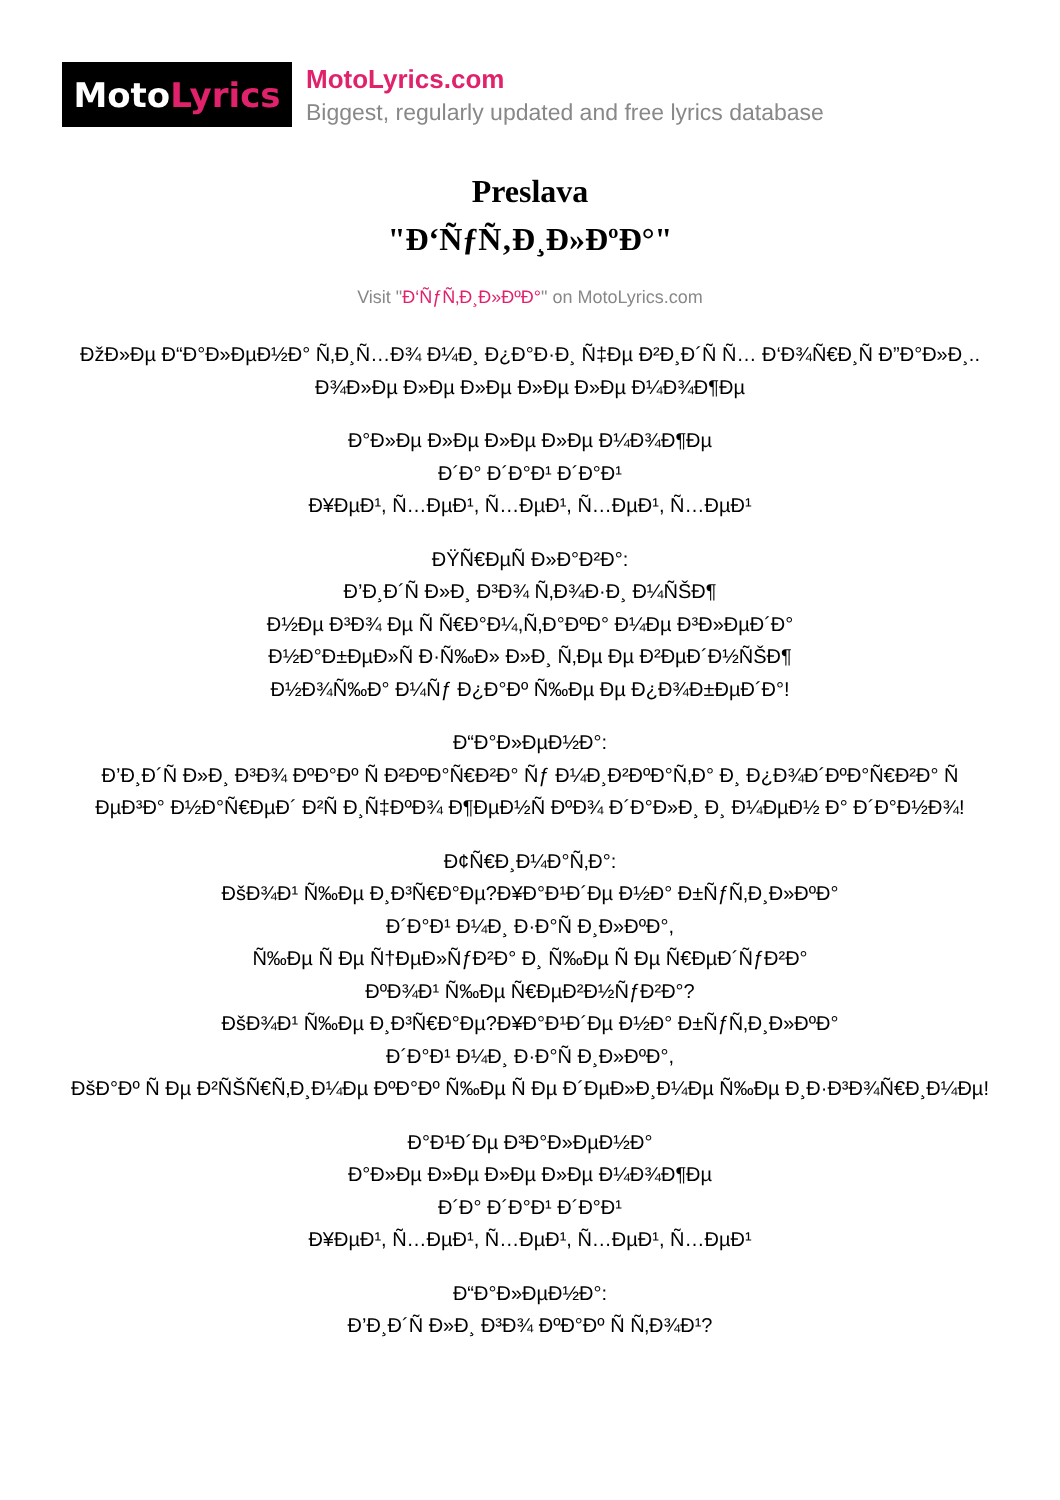Moto Lyrics
MotoLyrics.com
Biggest, regularly updated and free lyrics database
Preslava
"Ð‘ÑƒÑ‚Ð¸Ð»ÐºÐ°"
Visit "Ð‘ÑƒÑ‚Ð¸Ð»ÐºÐ°" on MotoLyrics.com
ÐžÐ»Ðµ Ð“Ð°Ð»ÐµÐ½Ð° Ñ‚Ð¸Ñ…Ð¾ Ð¼Ð¸ Ð¿Ð°Ð·Ð¸ Ñ‡Ðµ Ð²Ð¸Ð´Ñ Ñ… Ð‘Ð¾Ñ€Ð¸Ñ Ð”Ð°Ð»Ð¸..
Ð¾Ð»Ðµ Ð»Ðµ Ð»Ðµ Ð»Ðµ Ð»Ðµ Ð¼Ð¾Ð¶Ðµ
Ð°Ð»Ðµ Ð»Ðµ Ð»Ðµ Ð»Ðµ Ð¼Ð¾Ð¶Ðµ
Ð´Ð° Ð´Ð°Ð¹ Ð´Ð°Ð¹
Ð¥ÐµÐ¹, Ñ…ÐµÐ¹, Ñ…ÐµÐ¹, Ñ…ÐµÐ¹, Ñ…ÐµÐ¹
ÐŸÑ€ÐµÑ Ð»Ð°Ð²Ð°:
Ð’Ð¸Ð´Ñ Ð»Ð¸ Ð³Ð¾ Ñ‚Ð¾Ð·Ð¸ Ð¼ÑŠÐ¶
Ð½Ðµ Ð³Ð¾ Ðµ Ñ Ñ€Ð°Ð¼,Ñ‚Ð°ÐºÐ° Ð¼Ðµ Ð³Ð»ÐµÐ´Ð°
Ð½Ð°Ð±ÐµÐ»Ñ Ð·Ñ‰Ð» Ð»Ð¸ Ñ‚Ðµ Ðµ Ð²ÐµÐ´Ð½ÑŠÐ¶
Ð½Ð¾Ñ‰Ð° Ð¼Ñƒ Ð¿Ð°Ðº Ñ‰Ðµ Ðµ Ð¿Ð¾Ð±ÐµÐ´Ð°!
Ð“Ð°Ð»ÐµÐ½Ð°:
Ð’Ð¸Ð´Ñ Ð»Ð¸ Ð³Ð¾ ÐºÐ°Ðº Ñ Ð²ÐºÐ°Ñ€Ð²Ð° Ñƒ Ð¼Ð¸Ð²ÐºÐ°Ñ‚Ð° Ð¸ Ð¿Ð¾Ð´ÐºÐ°Ñ€Ð²Ð° Ñ ÐµÐ³Ð° Ð½Ð°Ñ€ÐµÐ´ Ð²Ñ Ð¸Ñ‡ÐºÐ¾ Ð¶ÐµÐ½Ñ ÐºÐ¾ Ð´Ð°Ð»Ð¸ Ð¸ Ð¼ÐµÐ½ Ð° Ð´Ð°Ð½Ð¾!
Ð¢Ñ€Ð¸Ð¼Ð°Ñ‚Ð°:
ÐšÐ¾Ð¹ Ñ‰Ðµ Ð¸Ð³Ñ€Ð°Ðµ?Ð¥Ð°Ð¹Ð´Ðµ Ð½Ð° Ð±ÑƒÑ‚Ð¸Ð»ÐºÐ°
Ð´Ð°Ð¹ Ð¼Ð¸ Ð·Ð°Ñ Ð¸Ð»ÐºÐ°,
Ñ‰Ðµ Ñ Ðµ Ñ†ÐµÐ»ÑƒÐ²Ð° Ð¸ Ñ‰Ðµ Ñ Ðµ Ñ€ÐµÐ´ÑƒÐ²Ð°
ÐºÐ¾Ð¹ Ñ‰Ðµ Ñ€ÐµÐ²Ð½ÑƒÐ²Ð°?
ÐšÐ¾Ð¹ Ñ‰Ðµ Ð¸Ð³Ñ€Ð°Ðµ?Ð¥Ð°Ð¹Ð´Ðµ Ð½Ð° Ð±ÑƒÑ‚Ð¸Ð»ÐºÐ°
Ð´Ð°Ð¹ Ð¼Ð¸ Ð·Ð°Ñ Ð¸Ð»ÐºÐ°,
ÐšÐ°Ðº Ñ Ðµ Ð²ÑŠÑ€Ñ‚Ð¸Ð¼Ðµ ÐºÐ°Ðº Ñ‰Ðµ Ñ Ðµ Ð´ÐµÐ»Ð¸Ð¼Ðµ Ñ‰Ðµ Ð¸Ð·Ð³Ð¾Ñ€Ð¸Ð¼Ðµ!
Ð°Ð¹Ð´Ðµ Ð³Ð°Ð»ÐµÐ½Ð°
Ð°Ð»Ðµ Ð»Ðµ Ð»Ðµ Ð»Ðµ Ð¼Ð¾Ð¶Ðµ
Ð´Ð° Ð´Ð°Ð¹ Ð´Ð°Ð¹
Ð¥ÐµÐ¹, Ñ…ÐµÐ¹, Ñ…ÐµÐ¹, Ñ…ÐµÐ¹, Ñ…ÐµÐ¹
Ð“Ð°Ð»ÐµÐ½Ð°:
Ð’Ð¸Ð´Ñ Ð»Ð¸ Ð³Ð¾ ÐºÐ°Ðº Ñ Ñ‚Ð¾Ð¹?